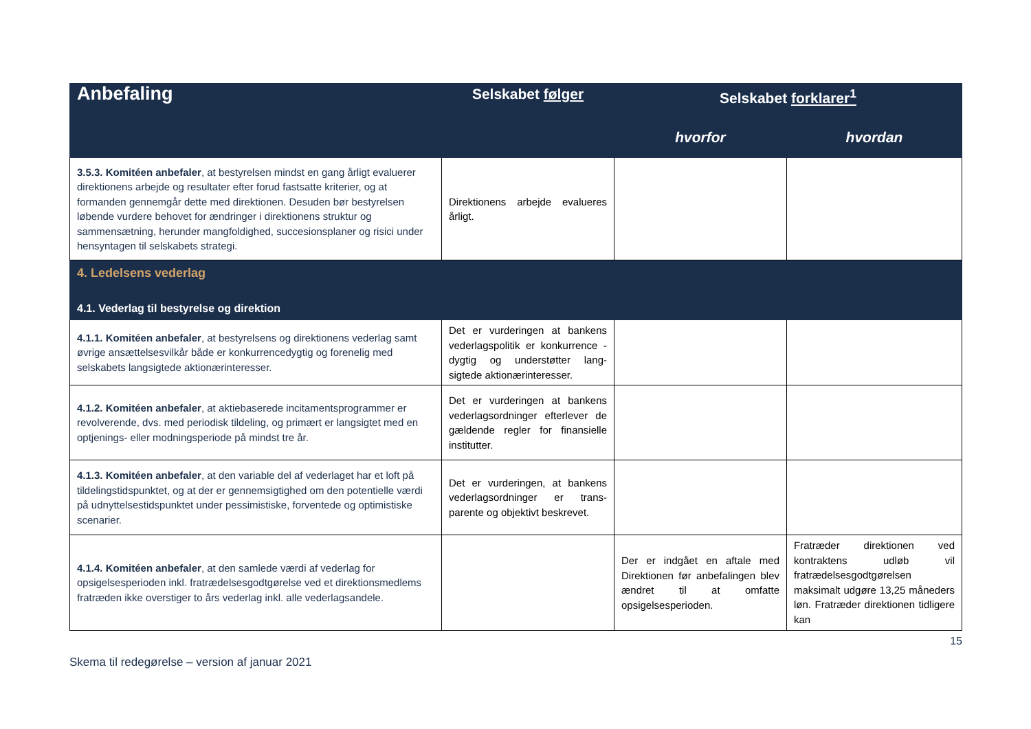| Anbefaling | Selskabet følger | Selskabet forklarer<sup>1</sup> | |
| --- | --- | --- | --- |
| | | hvorfor | hvordan |
| 3.5.3. Komitéen anbefaler , at bestyrelsen mindst en gang årligt evaluerer direktionens arbejde og resultater efter forud fastsatte kriterier, og at formanden gennemgår dette med direktionen. Desuden bør bestyrelsen løbende vurdere behovet for ændringer i direktionens struktur og sammensætning, herunder mangfoldighed, succesionsplaner og risici under hensyntagen til selskabets strategi. | Direktionens arbejde evalueres årligt. | | |
| 4. Ledelsens vederlag | | | |
| 4.1. Vederlag til bestyrelse og direktion | | | |
| 4.1.1. Komitéen anbefaler , at bestyrelsens og direktionens vederlag samt øvrige ansættelsesvilkår både er konkurrencedygtig og forenelig med selskabets langsigtede aktionærinteresser. | Det er vurderingen at bankens vederlagspolitik er konkurrence -dygtig og understøtter lang-sigtede aktionærinteresser. | | |
| 4.1.2. Komitéen anbefaler , at aktiebaserede incitamentsprogrammer er revolverende, dvs. med periodisk tildeling, og primært er langsigtet med en optjenings- eller modningsperiode på mindst tre år. | Det er vurderingen at bankens vederlagsordninger efterlever de gældende regler for finansielle institutter. | | |
| 4.1.3. Komitéen anbefaler , at den variable del af vederlaget har et loft på tildelingstidspunktet, og at der er gennemsigtighed om den potentielle værdi på udnyttelsestidspunktet under pessimistiske, forventede og optimistiske scenarier. | Det er vurderingen, at bankens vederlagsordninger er trans-parente og objektivt beskrevet. | | |
| 4.1.4. Komitéen anbefaler , at den samlede værdi af vederlag for opsigelsesperioden inkl. fratrædelsesgodtgørelse ved et direktionsmedlems fratræden ikke overstiger to års vederlag inkl. alle vederlagsandele. | | Der er indgået en aftale med Direktionen før anbefalingen blev ændret til at omfatte opsigelsesperioden. | Fratræder direktionen ved kontraktens udløb vil fratrædelsesgodtgørelsen maksimalt udgøre 13,25 måneders løn. Fratræder direktionen tidligere kan |
15
Skema til redegørelse – version af januar 2021